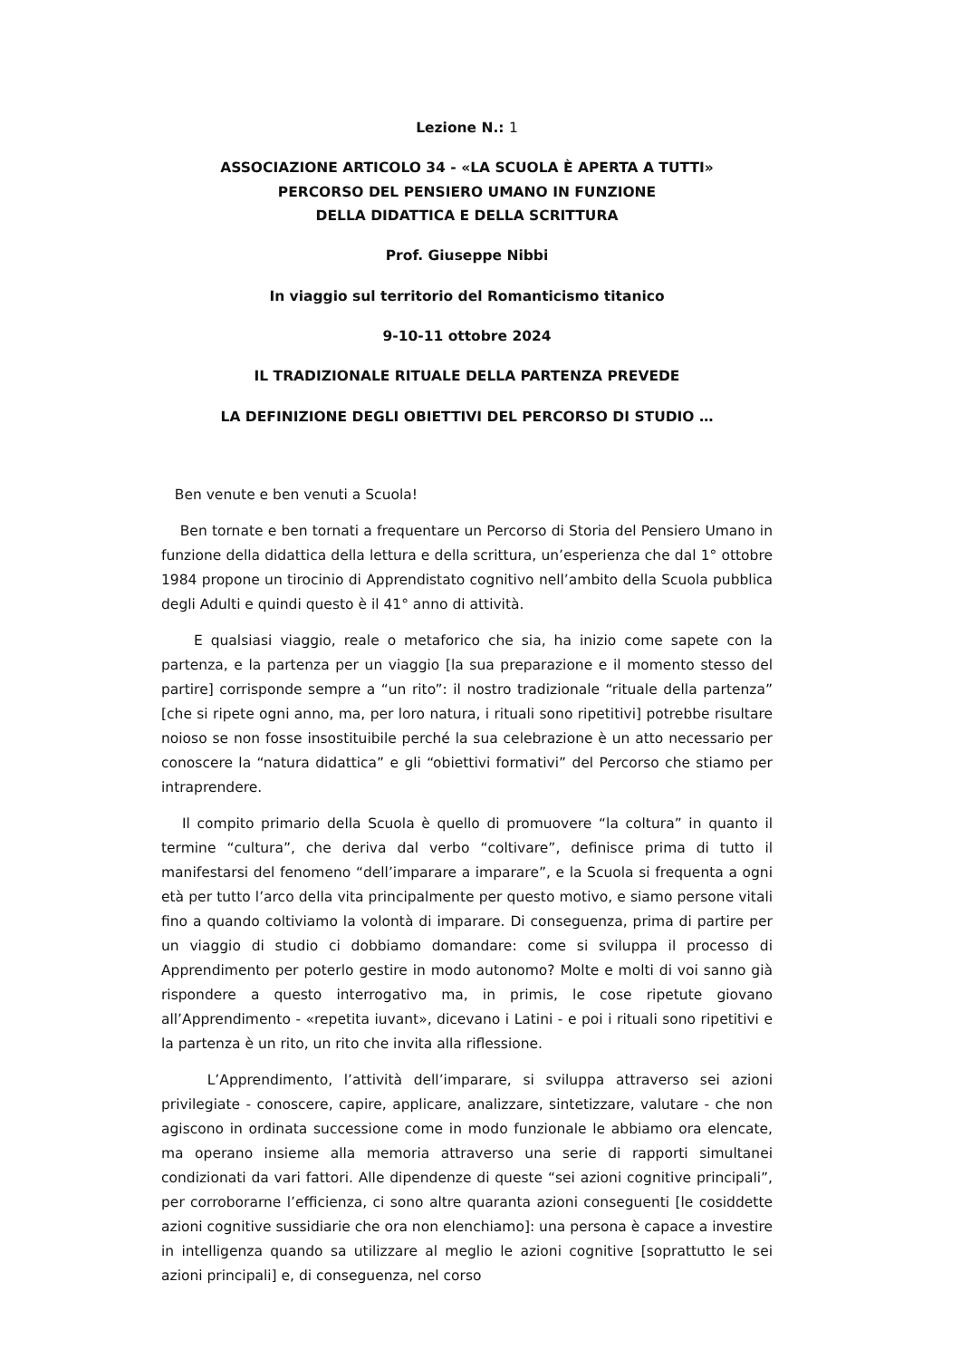Lezione N.: 1
ASSOCIAZIONE ARTICOLO 34 - «LA SCUOLA È APERTA A TUTTI»
PERCORSO DEL PENSIERO UMANO IN FUNZIONE
DELLA DIDATTICA E DELLA SCRITTURA
Prof. Giuseppe Nibbi
In viaggio sul territorio del Romanticismo titanico
9-10-11 ottobre 2024
IL TRADIZIONALE RITUALE DELLA PARTENZA PREVEDE
LA DEFINIZIONE DEGLI OBIETTIVI DEL PERCORSO DI STUDIO …
Ben venute e ben venuti a Scuola!
Ben tornate e ben tornati a frequentare un Percorso di Storia del Pensiero Umano in funzione della didattica della lettura e della scrittura, un’esperienza che dal 1° ottobre 1984 propone un tirocinio di Apprendistato cognitivo nell’ambito della Scuola pubblica degli Adulti e quindi questo è il 41° anno di attività.
E qualsiasi viaggio, reale o metaforico che sia, ha inizio come sapete con la partenza, e la partenza per un viaggio [la sua preparazione e il momento stesso del partire] corrisponde sempre a “un rito”: il nostro tradizionale “rituale della partenza” [che si ripete ogni anno, ma, per loro natura, i rituali sono ripetitivi] potrebbe risultare noioso se non fosse insostituibile perché la sua celebrazione è un atto necessario per conoscere la “natura didattica” e gli “obiettivi formativi” del Percorso che stiamo per intraprendere.
Il compito primario della Scuola è quello di promuovere “la coltura” in quanto il termine “cultura”, che deriva dal verbo “coltivare”, definisce prima di tutto il manifestarsi del fenomeno “dell’imparare a imparare”, e la Scuola si frequenta a ogni età per tutto l’arco della vita principalmente per questo motivo, e siamo persone vitali fino a quando coltiviamo la volontà di imparare. Di conseguenza, prima di partire per un viaggio di studio ci dobbiamo domandare: come si sviluppa il processo di Apprendimento per poterlo gestire in modo autonomo? Molte e molti di voi sanno già rispondere a questo interrogativo ma, in primis, le cose ripetute giovano all’Apprendimento - «repetita iuvant», dicevano i Latini - e poi i rituali sono ripetitivi e la partenza è un rito, un rito che invita alla riflessione.
L’Apprendimento, l’attività dell’imparare, si sviluppa attraverso sei azioni privilegiate - conoscere, capire, applicare, analizzare, sintetizzare, valutare - che non agiscono in ordinata successione come in modo funzionale le abbiamo ora elencate, ma operano insieme alla memoria attraverso una serie di rapporti simultanei condizionati da vari fattori. Alle dipendenze di queste “sei azioni cognitive principali”, per corroborarne l’efficienza, ci sono altre quaranta azioni conseguenti [le cosiddette azioni cognitive sussidiarie che ora non elenchiamo]: una persona è capace a investire in intelligenza quando sa utilizzare al meglio le azioni cognitive [soprattutto le sei azioni principali] e, di conseguenza, nel corso